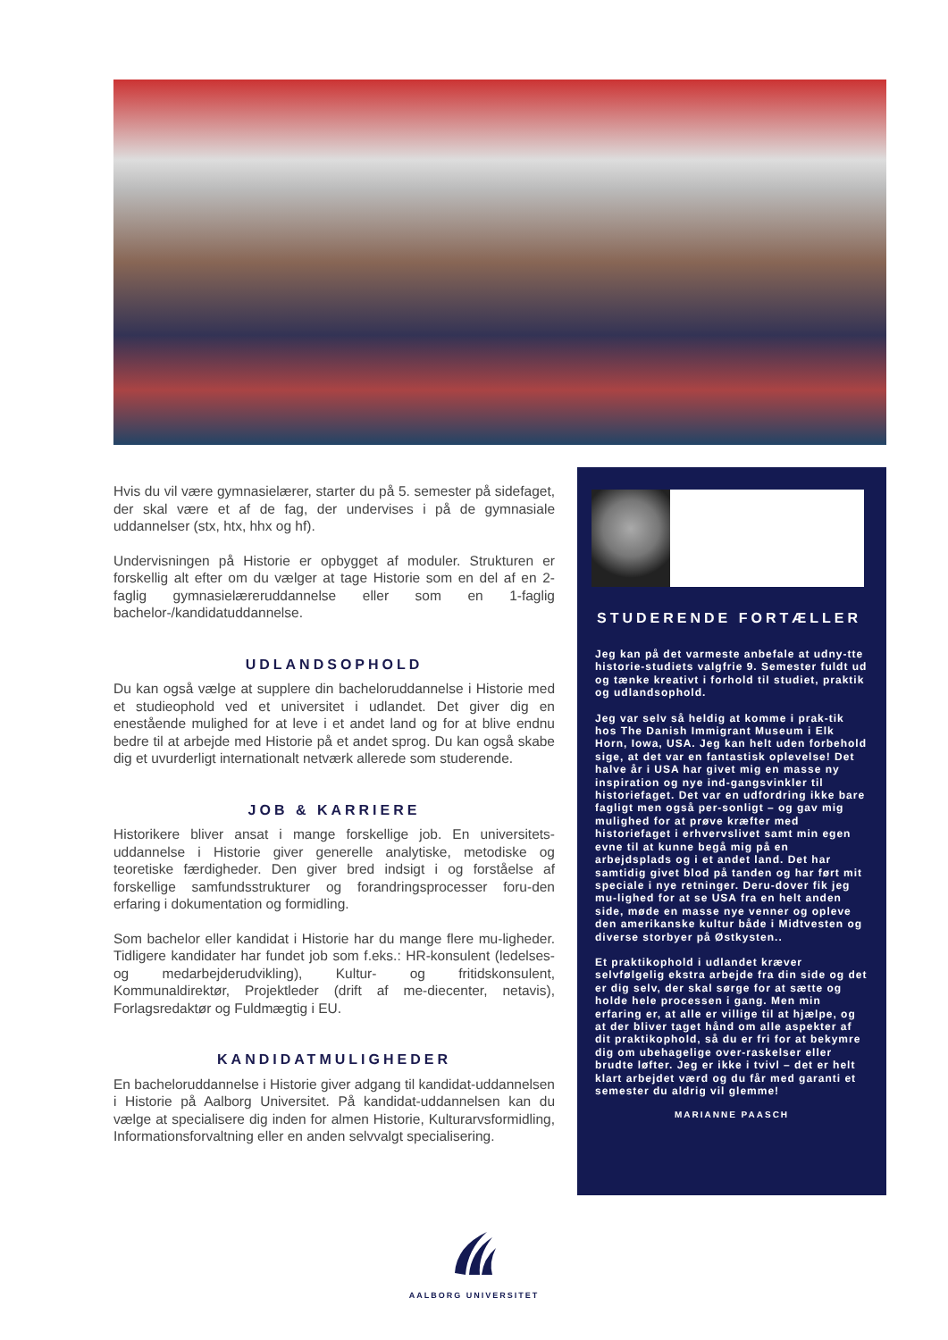Hvis du vil være gymnasielærer, starter du på 5. semester på sidefaget, der skal være et af de fag, der undervises i på de gymnasiale uddannelser (stx, htx, hhx og hf).
Undervisningen på Historie er opbygget af moduler. Strukturen er forskellig alt efter om du vælger at tage Historie som en del af en 2-faglig gymnasielæreruddannelse eller som en 1-faglig bachelor-/kandidatuddannelse.
UDLANDSOPHOLD
Du kan også vælge at supplere din bacheloruddannelse i Historie med et studieophold ved et universitet i udlandet. Det giver dig en enestående mulighed for at leve i et andet land og for at blive endnu bedre til at arbejde med Historie på et andet sprog. Du kan også skabe dig et uvurderligt internationalt netværk allerede som studerende.
JOB & KARRIERE
Historikere bliver ansat i mange forskellige job. En universitets-uddannelse i Historie giver generelle analytiske, metodiske og teoretiske færdigheder. Den giver bred indsigt i og forståelse af forskellige samfundsstrukturer og forandringsprocesser foru-den erfaring i dokumentation og formidling.
Som bachelor eller kandidat i Historie har du mange flere mu-ligheder. Tidligere kandidater har fundet job som f.eks.: HR-konsulent (ledelses- og medarbejderudvikling), Kultur- og fritidskonsulent, Kommunaldirektør, Projektleder (drift af me-diecenter, netavis), Forlagsredaktør og Fuldmægtig i EU.
KANDIDATMULIGHEDER
En bacheloruddannelse i Historie giver adgang til kandidat-uddannelsen i Historie på Aalborg Universitet. På kandidat-uddannelsen kan du vælge at specialisere dig inden for almen Historie, Kulturarvsformidling, Informationsforvaltning eller en anden selvvalgt specialisering.
STUDERENDE FORTÆLLER
Jeg kan på det varmeste anbefale at udny-tte historie-studiets valgfrie 9. Semester fuldt ud og tænke kreativt i forhold til studiet, praktik og udlandsophold.
Jeg var selv så heldig at komme i prak-tik hos The Danish Immigrant Museum i Elk Horn, Iowa, USA. Jeg kan helt uden forbehold sige, at det var en fantastisk oplevelse! Det halve år i USA har givet mig en masse ny inspiration og nye ind-gangsvinkler til historiefaget. Det var en udfordring ikke bare fagligt men også per-sonligt – og gav mig mulighed for at prøve kræfter med historiefaget i erhvervslivet samt min egen evne til at kunne begå mig på en arbejdsplads og i et andet land. Det har samtidig givet blod på tanden og har ført mit speciale i nye retninger. Deru-dover fik jeg mu-lighed for at se USA fra en helt anden side, møde en masse nye venner og opleve den amerikanske kultur både i Midtvesten og diverse storbyer på Østkysten..
Et praktikophold i udlandet kræver selvfølgelig ekstra arbejde fra din side og det er dig selv, der skal sørge for at sætte og holde hele processen i gang. Men min erfaring er, at alle er villige til at hjælpe, og at der bliver taget hånd om alle aspekter af dit praktikophold, så du er fri for at bekymre dig om ubehagelige over-raskelser eller brudte løfter. Jeg er ikke i tvivl – det er helt klart arbejdet værd og du får med garanti et semester du aldrig vil glemme!
MARIANNE PAASCH
AALBORG UNIVERSITET